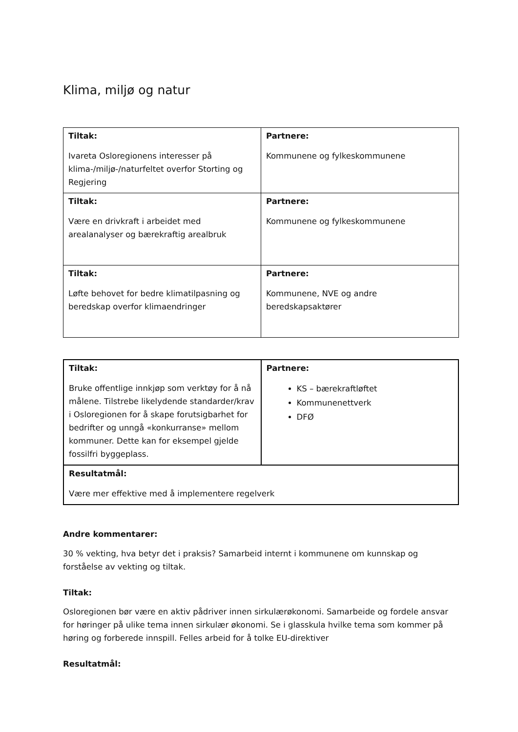Klima, miljø og natur
| Tiltak: Ivareta Osloregionens interesser på klima-/miljø-/naturfeltet overfor Storting og Regjering | Partnere: Kommunene og fylkeskommunene |
| Tiltak: Være en drivkraft i arbeidet med arealanalyser og bærekraftig arealbruk | Partnere: Kommunene og fylkeskommunene |
| Tiltak: Løfte behovet for bedre klimatilpasning og beredskap overfor klimaendringer | Partnere: Kommunene, NVE og andre beredskapsaktører |
| Tiltak: Bruke offentlige innkjøp som verktøy for å nå målene. Tilstrebe likelydende standarder/krav i Osloregionen for å skape forutsigbarhet for bedrifter og unngå «konkurranse» mellom kommuner. Dette kan for eksempel gjelde fossilfri byggeplass. | Partnere: KS – bærekraftløftet Kommunenettverk DFØ |
| Resultatmål: Være mer effektive med å implementere regelverk | |
Andre kommentarer:
30 % vekting, hva betyr det i praksis? Samarbeid internt i kommunene om kunnskap og forståelse av vekting og tiltak.
Tiltak:
Osloregionen bør være en aktiv pådriver innen sirkulærøkonomi. Samarbeide og fordele ansvar for høringer på ulike tema innen sirkulær økonomi. Se i glasskula hvilke tema som kommer på høring og forberede innspill. Felles arbeid for å tolke EU-direktiver
Resultatmål: